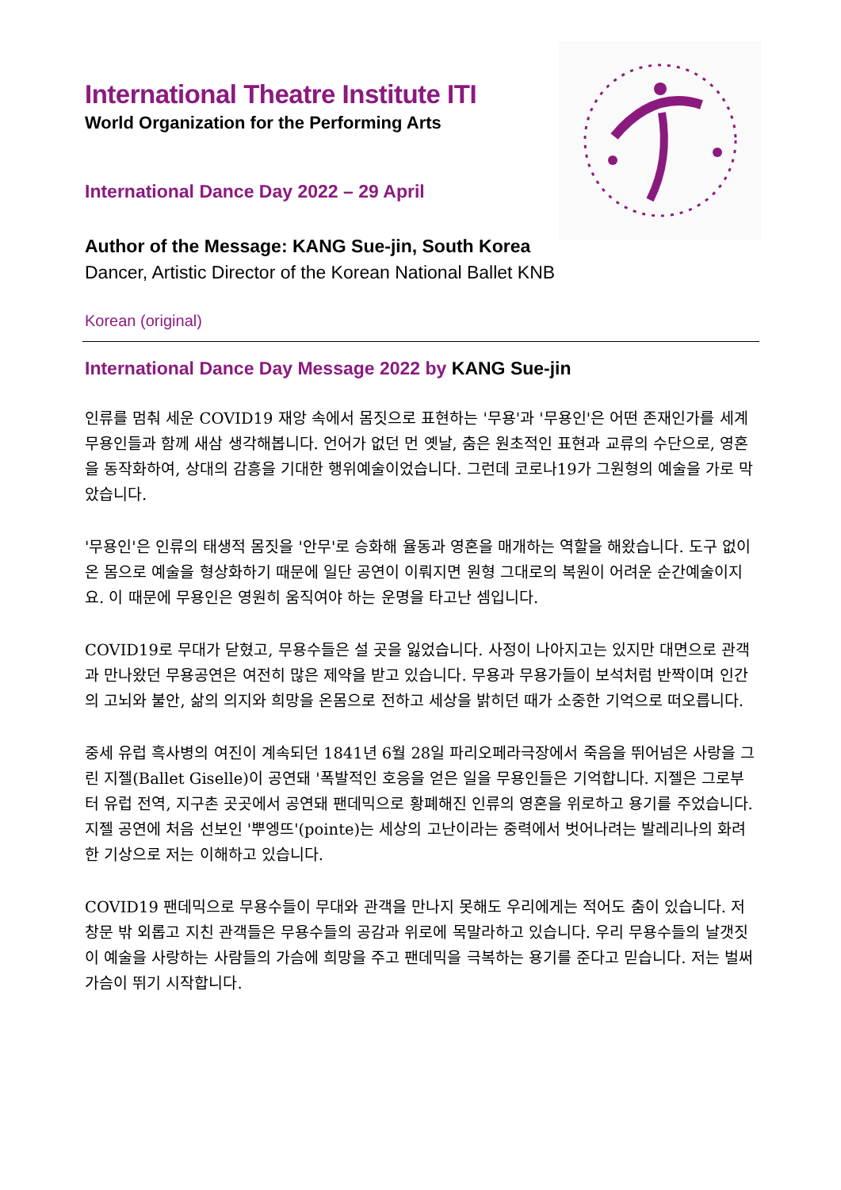International Theatre Institute ITI
World Organization for the Performing Arts
International Dance Day 2022 – 29 April
Author of the Message: KANG Sue-jin, South Korea
Dancer, Artistic Director of the Korean National Ballet KNB
Korean (original)
International Dance Day Message 2022 by KANG Sue-jin
인류를 멈춰 세운 COVID19 재앙 속에서 몸짓으로 표현하는 '무용'과 '무용인'은 어떤 존재인가를 세계 무용인들과 함께 새삼 생각해봅니다. 언어가 없던 먼 옛날, 춤은 원초적인 표현과 교류의 수단으로, 영혼을 동작화하여, 상대의 감흥을 기대한 행위예술이었습니다. 그런데 코로나19가 그원형의 예술을 가로 막았습니다.
'무용인'은 인류의 태생적 몸짓을 '안무'로 승화해 율동과 영혼을 매개하는 역할을 해왔습니다. 도구 없이 온 몸으로 예술을 형상화하기 때문에 일단 공연이 이뤄지면 원형 그대로의 복원이 어려운 순간예술이지요. 이 때문에 무용인은 영원히 움직여야 하는 운명을 타고난 셈입니다.
COVID19로 무대가 닫혔고, 무용수들은 설 곳을 잃었습니다. 사정이 나아지고는 있지만 대면으로 관객과 만나왔던 무용공연은 여전히 많은 제약을 받고 있습니다. 무용과 무용가들이 보석처럼 반짝이며 인간의 고뇌와 불안, 삶의 의지와 희망을 온몸으로 전하고 세상을 밝히던 때가 소중한 기억으로 떠오릅니다.
중세 유럽 흑사병의 여진이 계속되던 1841년 6월 28일 파리오페라극장에서 죽음을 뛰어넘은 사랑을 그린 지젤(Ballet Giselle)이 공연돼 '폭발적인 호응을 얻은 일을 무용인들은 기억합니다. 지젤은 그로부터 유럽 전역, 지구촌 곳곳에서 공연돼 팬데믹으로 황폐해진 인류의 영혼을 위로하고 용기를 주었습니다. 지젤 공연에 처음 선보인 '뿌엥뜨'(pointe)는 세상의 고난이라는 중력에서 벗어나려는 발레리나의 화려한 기상으로 저는 이해하고 있습니다.
COVID19 팬데믹으로 무용수들이 무대와 관객을 만나지 못해도 우리에게는 적어도 춤이 있습니다. 저 창문 밖 외롭고 지친 관객들은 무용수들의 공감과 위로에 목말라하고 있습니다. 우리 무용수들의 날갯짓이 예술을 사랑하는 사람들의 가슴에 희망을 주고 팬데믹을 극복하는 용기를 준다고 믿습니다. 저는 벌써 가슴이 뛰기 시작합니다.